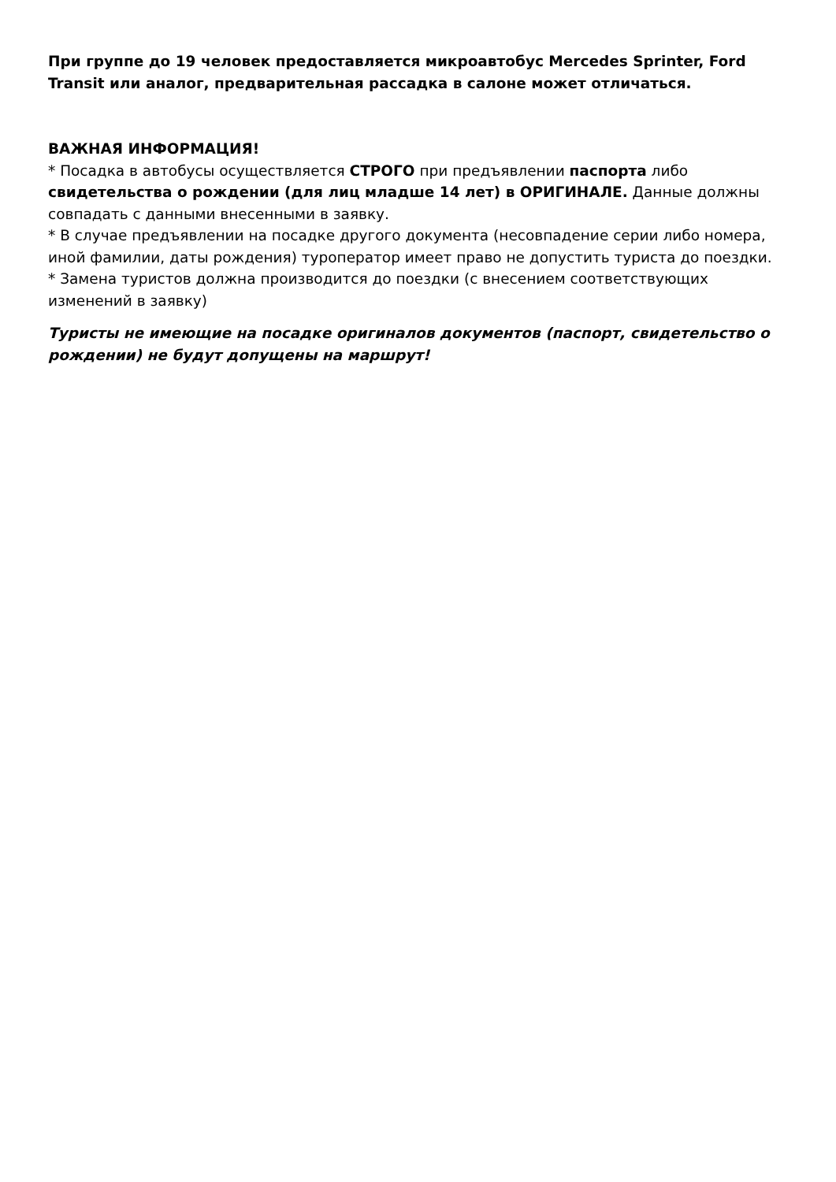При группе до 19 человек предоставляется микроавтобус Mercedes Sprinter, Ford Transit или аналог, предварительная рассадка в салоне может отличаться.
ВАЖНАЯ ИНФОРМАЦИЯ!
* Посадка в автобусы осуществляется СТРОГО при предъявлении паспорта либо свидетельства о рождении (для лиц младше 14 лет) в ОРИГИНАЛЕ. Данные должны совпадать с данными внесенными в заявку.
* В случае предъявлении на посадке другого документа (несовпадение серии либо номера, иной фамилии, даты рождения) туроператор имеет право не допустить туриста до поездки.
* Замена туристов должна производится до поездки (с внесением соответствующих изменений в заявку)
Туристы не имеющие на посадке оригиналов документов (паспорт, свидетельство о рождении) не будут допущены на маршрут!